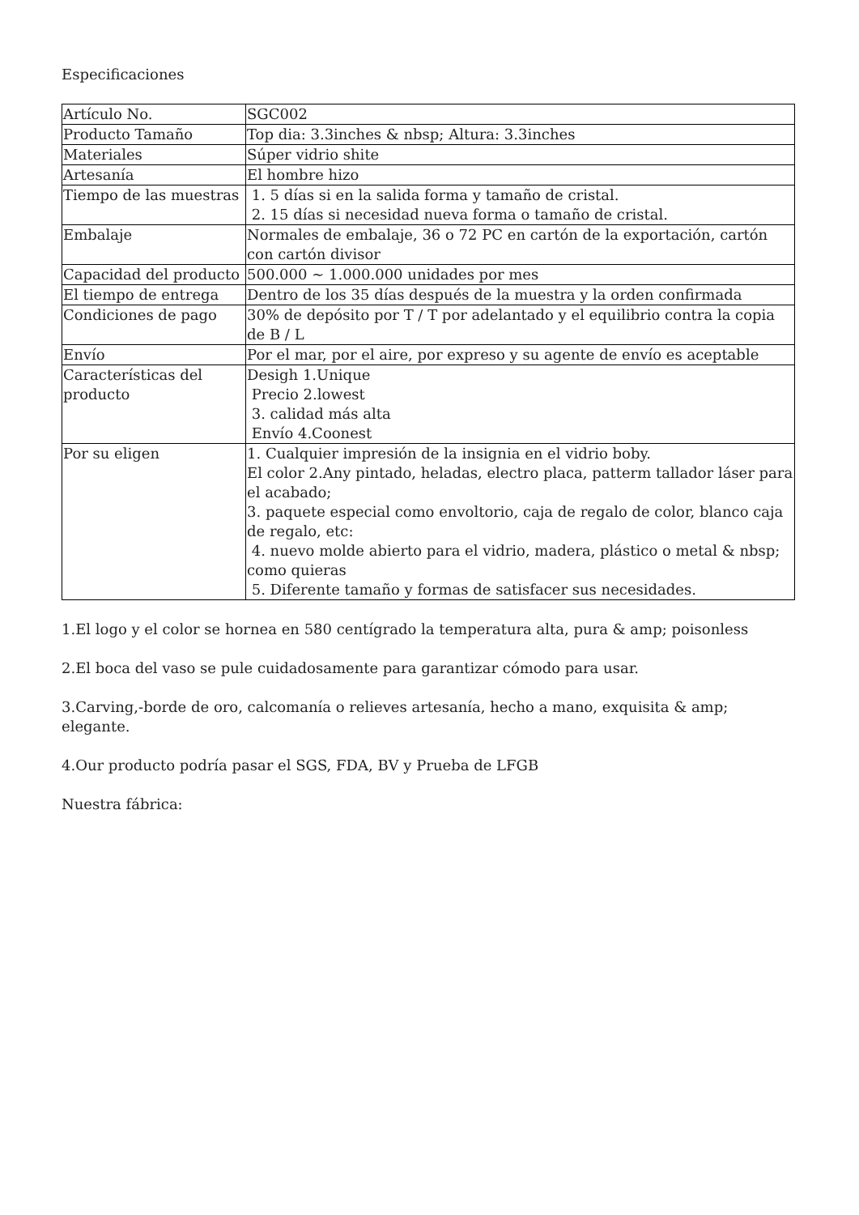Especificaciones
| Artículo No. | SGC002 |
| Producto Tamaño | Top dia: 3.3inches & nbsp; Altura: 3.3inches |
| Materiales | Súper vidrio shite |
| Artesanía | El hombre hizo |
| Tiempo de las muestras | 1. 5 días si en la salida forma y tamaño de cristal. 2. 15 días si necesidad nueva forma o tamaño de cristal. |
| Embalaje | Normales de embalaje, 36 o 72 PC en cartón de la exportación, cartón con cartón divisor |
| Capacidad del producto | 500.000 ~ 1.000.000 unidades por mes |
| El tiempo de entrega | Dentro de los 35 días después de la muestra y la orden confirmada |
| Condiciones de pago | 30% de depósito por T / T por adelantado y el equilibrio contra la copia de B / L |
| Envío | Por el mar, por el aire, por expreso y su agente de envío es aceptable |
| Características del producto | Desigh 1.Unique Precio 2.lowest 3. calidad más alta Envío 4.Coonest |
| Por su eligen | 1. Cualquier impresión de la insignia en el vidrio boby. El color 2.Any pintado, heladas, electro placa, patterm tallador láser para el acabado; 3. paquete especial como envoltorio, caja de regalo de color, blanco caja de regalo, etc: 4. nuevo molde abierto para el vidrio, madera, plástico o metal & nbsp; como quieras 5. Diferente tamaño y formas de satisfacer sus necesidades. |
1.El logo y el color se hornea en 580 centígrado la temperatura alta, pura & amp; poisonless
2.El boca del vaso se pule cuidadosamente para garantizar cómodo para usar.
3.Carving,-borde de oro, calcomanía o relieves artesanía, hecho a mano, exquisita & amp; elegante.
4.Our producto podría pasar el SGS, FDA, BV y Prueba de LFGB
Nuestra fábrica: